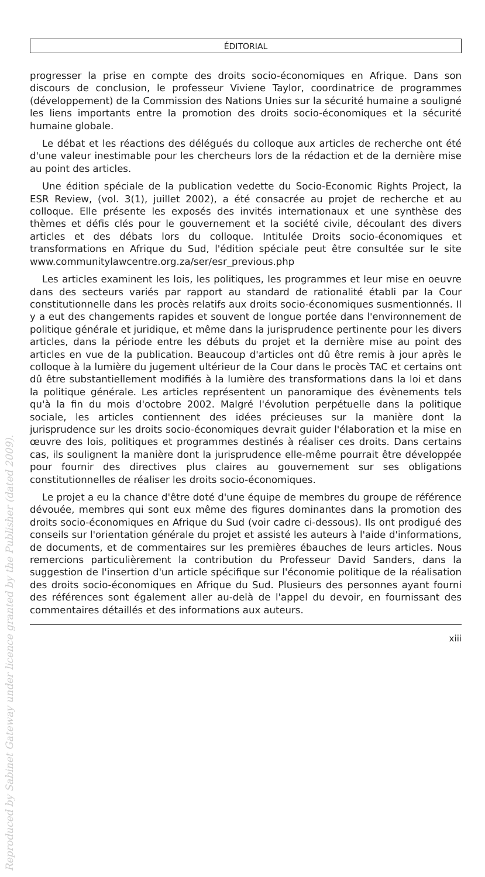ÉDITORIAL
progresser la prise en compte des droits socio-économiques en Afrique. Dans son discours de conclusion, le professeur Viviene Taylor, coordinatrice de programmes (développement) de la Commission des Nations Unies sur la sécurité humaine a souligné les liens importants entre la promotion des droits socio-économiques et la sécurité humaine globale.
Le débat et les réactions des délégués du colloque aux articles de recherche ont été d'une valeur inestimable pour les chercheurs lors de la rédaction et de la dernière mise au point des articles.
Une édition spéciale de la publication vedette du Socio-Economic Rights Project, la ESR Review, (vol. 3(1), juillet 2002), a été consacrée au projet de recherche et au colloque. Elle présente les exposés des invités internationaux et une synthèse des thèmes et défis clés pour le gouvernement et la société civile, découlant des divers articles et des débats lors du colloque. Intitulée Droits socio-économiques et transformations en Afrique du Sud, l'édition spéciale peut être consultée sur le site www.communitylawcentre.org.za/ser/esr_previous.php
Les articles examinent les lois, les politiques, les programmes et leur mise en oeuvre dans des secteurs variés par rapport au standard de rationalité établi par la Cour constitutionnelle dans les procès relatifs aux droits socio-économiques susmentionnés. Il y a eut des changements rapides et souvent de longue portée dans l'environnement de politique générale et juridique, et même dans la jurisprudence pertinente pour les divers articles, dans la période entre les débuts du projet et la dernière mise au point des articles en vue de la publication. Beaucoup d'articles ont dû être remis à jour après le colloque à la lumière du jugement ultérieur de la Cour dans le procès TAC et certains ont dû être substantiellement modifiés à la lumière des transformations dans la loi et dans la politique générale. Les articles représentent un panoramique des évènements tels qu'à la fin du mois d'octobre 2002. Malgré l'évolution perpétuelle dans la politique sociale, les articles contiennent des idées précieuses sur la manière dont la jurisprudence sur les droits socio-économiques devrait guider l'élaboration et la mise en œuvre des lois, politiques et programmes destinés à réaliser ces droits. Dans certains cas, ils soulignent la manière dont la jurisprudence elle-même pourrait être développée pour fournir des directives plus claires au gouvernement sur ses obligations constitutionnelles de réaliser les droits socio-économiques.
Le projet a eu la chance d'être doté d'une équipe de membres du groupe de référence dévouée, membres qui sont eux même des figures dominantes dans la promotion des droits socio-économiques en Afrique du Sud (voir cadre ci-dessous). Ils ont prodigué des conseils sur l'orientation générale du projet et assisté les auteurs à l'aide d'informations, de documents, et de commentaires sur les premières ébauches de leurs articles. Nous remercions particulièrement la contribution du Professeur David Sanders, dans la suggestion de l'insertion d'un article spécifique sur l'économie politique de la réalisation des droits socio-économiques en Afrique du Sud. Plusieurs des personnes ayant fourni des références sont également aller au-delà de l'appel du devoir, en fournissant des commentaires détaillés et des informations aux auteurs.
xiii
Reproduced by Sabinet Gateway under licence granted by the Publisher (dated 2009).